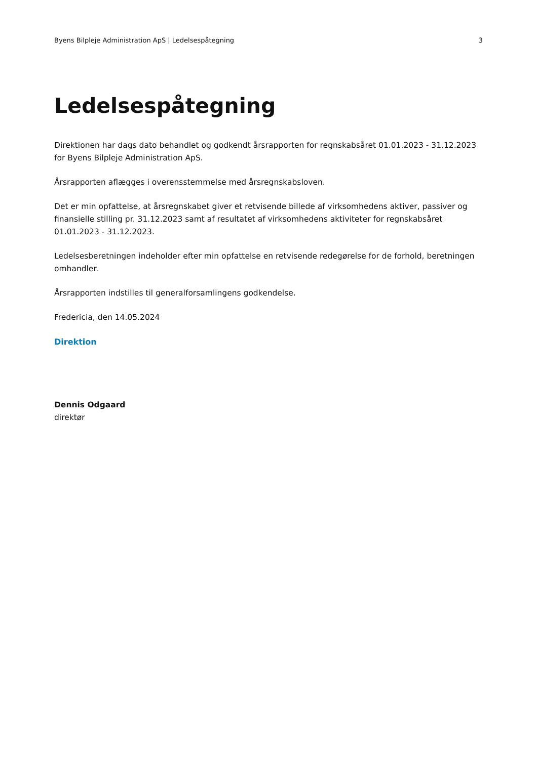Byens Bilpleje Administration ApS | Ledelsespåtegning 3
Ledelsespåtegning
Direktionen har dags dato behandlet og godkendt årsrapporten for regnskabsåret 01.01.2023 - 31.12.2023 for Byens Bilpleje Administration ApS.
Årsrapporten aflægges i overensstemmelse med årsregnskabsloven.
Det er min opfattelse, at årsregnskabet giver et retvisende billede af virksomhedens aktiver, passiver og finansielle stilling pr. 31.12.2023 samt af resultatet af virksomhedens aktiviteter for regnskabsåret 01.01.2023 - 31.12.2023.
Ledelsesberetningen indeholder efter min opfattelse en retvisende redegørelse for de forhold, beretningen omhandler.
Årsrapporten indstilles til generalforsamlingens godkendelse.
Fredericia, den 14.05.2024
Direktion
Dennis Odgaard
direktør